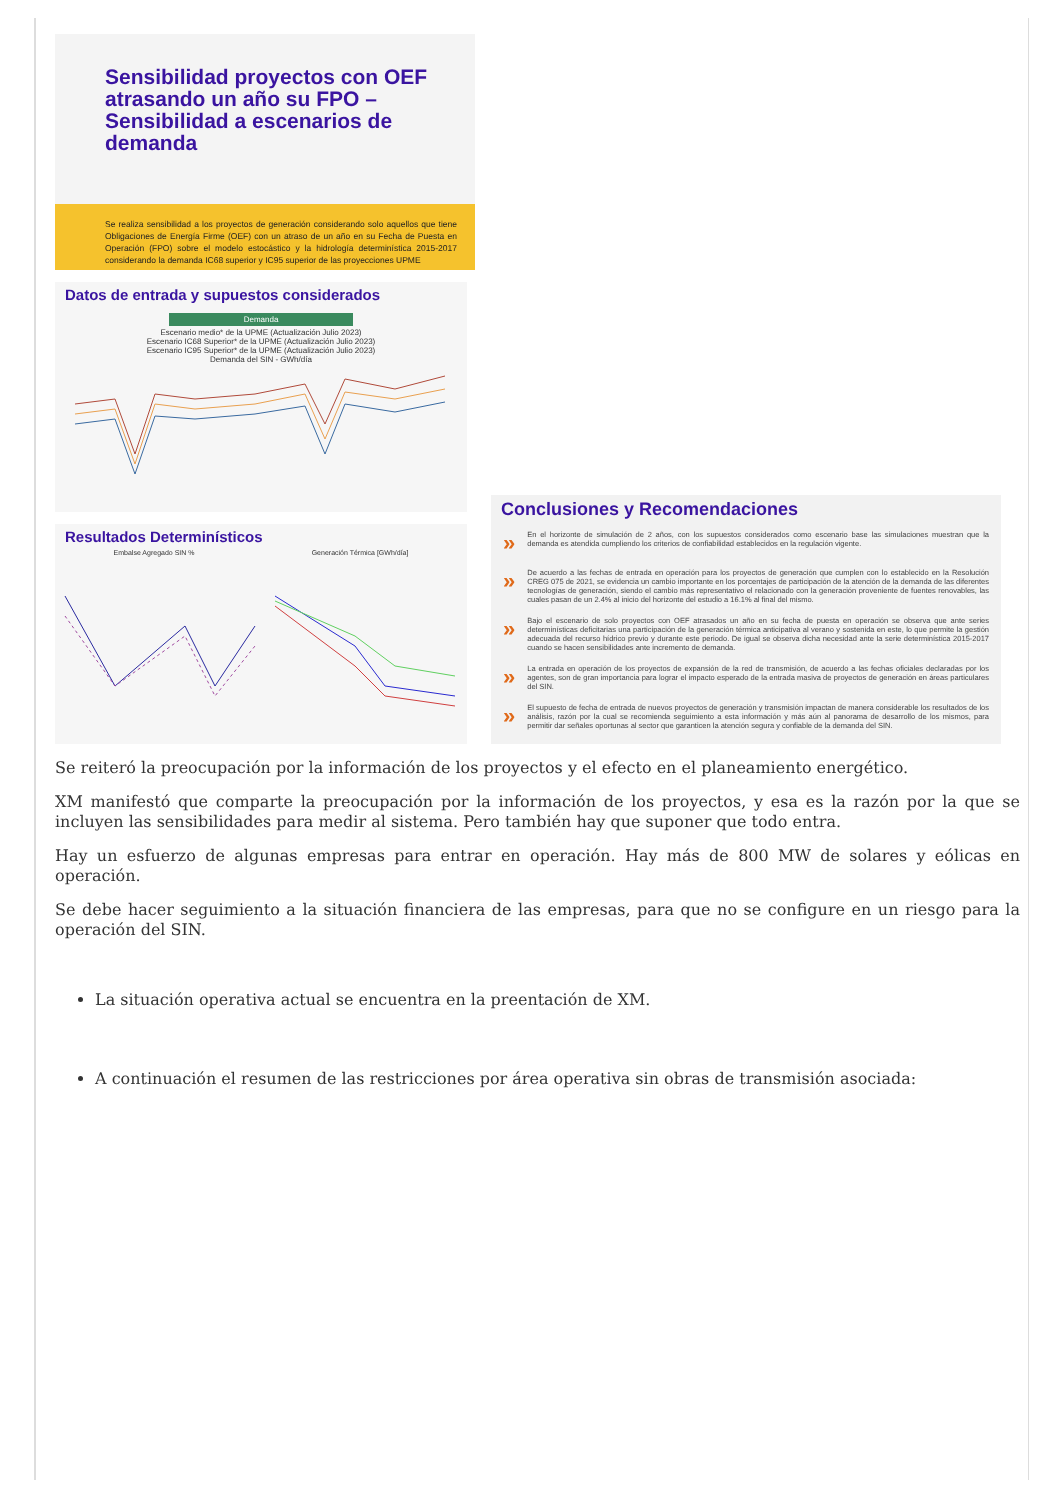Sensibilidad proyectos con OEF atrasando un año su FPO – Sensibilidad a escenarios de demanda
Se realiza sensibilidad a los proyectos de generación considerando solo aquellos que tiene Obligaciones de Energía Firme (OEF) con un atraso de un año en su Fecha de Puesta en Operación (FPO) sobre el modelo estocástico y la hidrología determinística 2015-2017 considerando la demanda IC68 superior y IC95 superior de las proyecciones UPME
Datos de entrada y supuestos considerados
Demanda
Escenario medio* de la UPME (Actualización Julio 2023)
Escenario IC68 Superior* de la UPME (Actualización Julio 2023)
Escenario IC95 Superior* de la UPME (Actualización Julio 2023)
Demanda del SIN - GWh/día
Resultados Determinísticos
Embalse Agregado SIN % Generación Térmica [GWh/día]
Conclusiones y Recomendaciones
» En el horizonte de simulación de 2 años, con los supuestos considerados como escenario base las simulaciones muestran que la demanda es atendida cumpliendo los criterios de confiabilidad establecidos en la regulación vigente.
» De acuerdo a las fechas de entrada en operación para los proyectos de generación que cumplen con lo establecido en la Resolución CREG 075 de 2021, se evidencia un cambio importante en los porcentajes de participación de la atención de la demanda de las diferentes tecnologías de generación, siendo el cambio más representativo el relacionado con la generación proveniente de fuentes renovables, las cuales pasan de un 2.4% al inicio del horizonte del estudio a 16.1% al final del mismo.
» Bajo el escenario de solo proyectos con OEF atrasados un año en su fecha de puesta en operación se observa que ante series determinísticas deficitarias una participación de la generación térmica anticipativa al verano y sostenida en este, lo que permite la gestión adecuada del recurso hídrico previo y durante este periodo. De igual se observa dicha necesidad ante la serie determinística 2015-2017 cuando se hacen sensibilidades ante incremento de demanda.
» La entrada en operación de los proyectos de expansión de la red de transmisión, de acuerdo a las fechas oficiales declaradas por los agentes, son de gran importancia para lograr el impacto esperado de la entrada masiva de proyectos de generación en áreas particulares del SIN.
» El supuesto de fecha de entrada de nuevos proyectos de generación y transmisión impactan de manera considerable los resultados de los análisis, razón por la cual se recomienda seguimiento a esta información y más aún al panorama de desarrollo de los mismos, para permitir dar señales oportunas al sector que garanticen la atención segura y confiable de la demanda del SIN.
Se reiteró la preocupación por la información de los proyectos y el efecto en el planeamiento energético.
XM manifestó que comparte la preocupación por la información de los proyectos, y esa es la razón por la que se incluyen las sensibilidades para medir al sistema. Pero también hay que suponer que todo entra.
Hay un esfuerzo de algunas empresas para entrar en operación. Hay más de 800 MW de solares y eólicas en operación.
Se debe hacer seguimiento a la situación financiera de las empresas, para que no se configure en un riesgo para la operación del SIN.
La situación operativa actual se encuentra en la preentación de XM.
A continuación el resumen de las restricciones por área operativa sin obras de transmisión asociada: